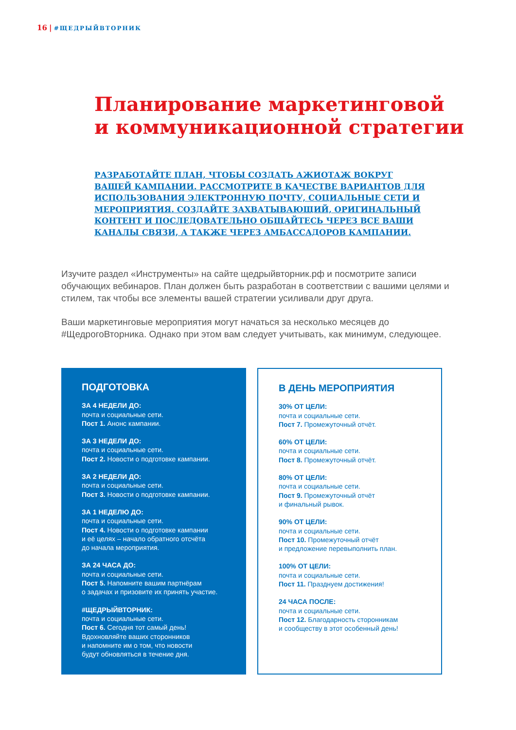16 | #ЩЕДРЫЙВТОРНИК
Планирование маркетинговой
и коммуникационной стратегии
РАЗРАБОТАЙТЕ ПЛАН, ЧТОБЫ СОЗДАТЬ АЖИОТАЖ ВОКРУГ ВАШЕЙ КАМПАНИИ. РАССМОТРИТЕ В КАЧЕСТВЕ ВАРИАНТОВ ДЛЯ ИСПОЛЬЗОВАНИЯ ЭЛЕКТРОННУЮ ПОЧТУ, СОЦИАЛЬНЫЕ СЕТИ И МЕРОПРИЯТИЯ. СОЗДАЙТЕ ЗАХВАТЫВАЮЩИЙ, ОРИГИНАЛЬНЫЙ КОНТЕНТ И ПОСЛЕДОВАТЕЛЬНО ОБЩАЙТЕСЬ ЧЕРЕЗ ВСЕ ВАШИ КАНАЛЫ СВЯЗИ, А ТАКЖЕ ЧЕРЕЗ АМБАССАДОРОВ КАМПАНИИ.
Изучите раздел «Инструменты» на сайте щедрыйвторник.рф и посмотрите записи обучающих вебинаров. План должен быть разработан в соответствии с вашими целями и стилем, так чтобы все элементы вашей стратегии усиливали друг друга.
Ваши маркетинговые мероприятия могут начаться за несколько месяцев до #ЩедрогоВторника. Однако при этом вам следует учитывать, как минимум, следующее.
ПОДГОТОВКА
ЗА 4 НЕДЕЛИ ДО:
почта и социальные сети.
Пост 1. Анонс кампании.
ЗА 3 НЕДЕЛИ ДО:
почта и социальные сети.
Пост 2. Новости о подготовке кампании.
ЗА 2 НЕДЕЛИ ДО:
почта и социальные сети.
Пост 3. Новости о подготовке кампании.
ЗА 1 НЕДЕЛЮ ДО:
почта и социальные сети.
Пост 4. Новости о подготовке кампании
и её целях – начало обратного отсчёта
до начала мероприятия.
ЗА 24 ЧАСА ДО:
почта и социальные сети.
Пост 5. Напомните вашим партнёрам
о задачах и призовите их принять участие.
#ЩЕДРЫЙВТОРНИК:
почта и социальные сети.
Пост 6. Сегодня тот самый день!
Вдохновляйте ваших сторонников
и напомните им о том, что новости
будут обновляться в течение дня.
В ДЕНЬ МЕРОПРИЯТИЯ
30% ОТ ЦЕЛИ:
почта и социальные сети.
Пост 7. Промежуточный отчёт.
60% ОТ ЦЕЛИ:
почта и социальные сети.
Пост 8. Промежуточный отчёт.
80% ОТ ЦЕЛИ:
почта и социальные сети.
Пост 9. Промежуточный отчёт
и финальный рывок.
90% ОТ ЦЕЛИ:
почта и социальные сети.
Пост 10. Промежуточный отчёт
и предложение перевыполнить план.
100% ОТ ЦЕЛИ:
почта и социальные сети.
Пост 11. Празднуем достижения!
24 ЧАСА ПОСЛЕ:
почта и социальные сети.
Пост 12. Благодарность сторонникам
и сообществу в этот особенный день!